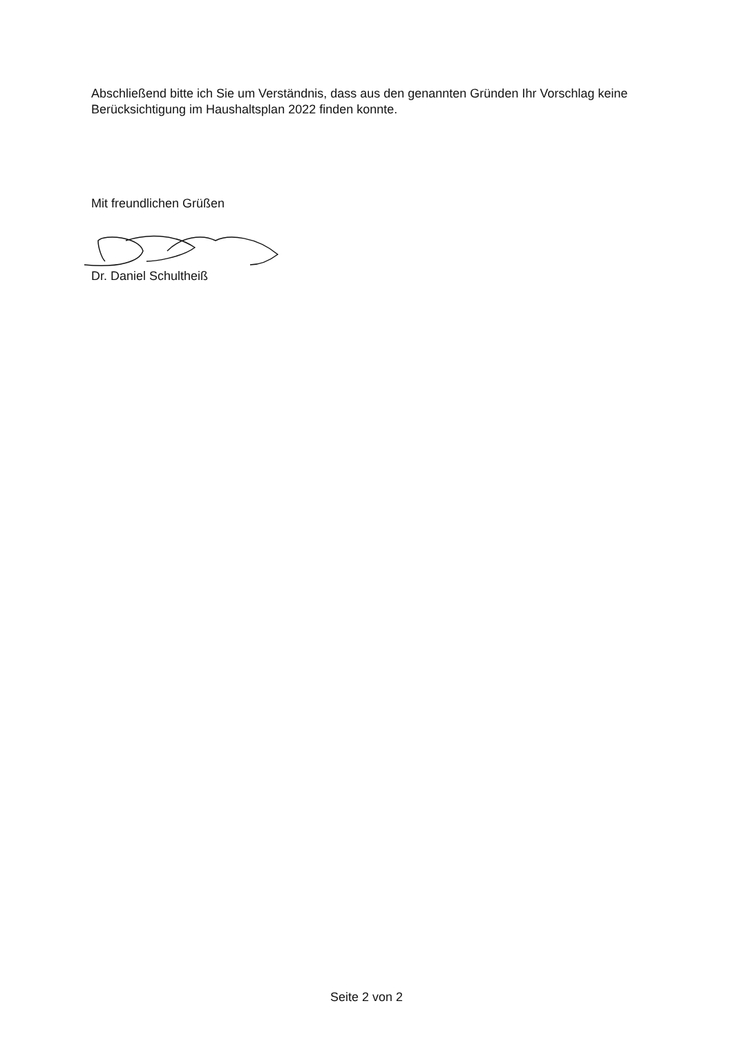Abschließend bitte ich Sie um Verständnis, dass aus den genannten Gründen Ihr Vorschlag keine Berücksichtigung im Haushaltsplan 2022 finden konnte.
Mit freundlichen Grüßen
Dr. Daniel Schultheiß
Seite 2 von 2